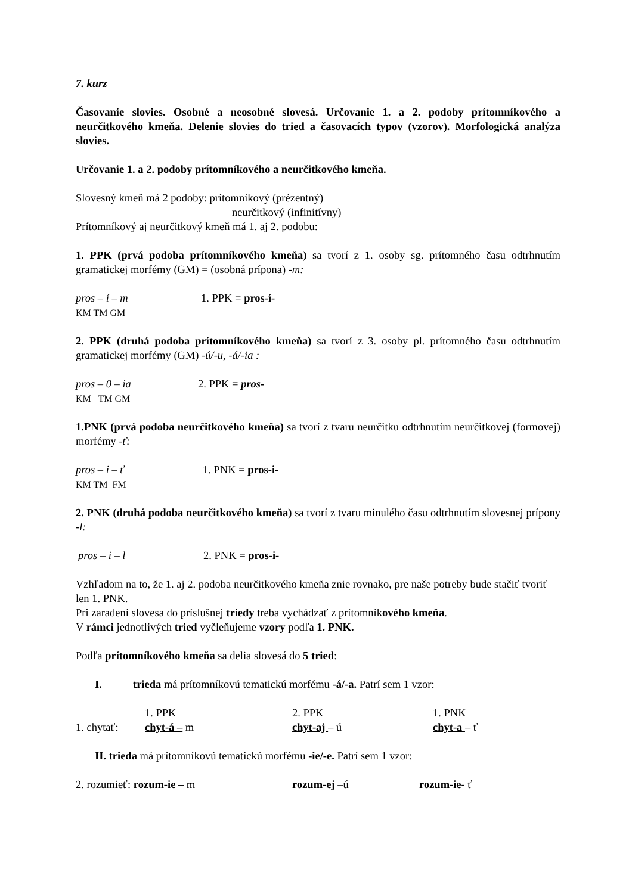7. kurz
Časovanie slovies. Osobné a neosobné slovesá. Určovanie 1. a 2. podoby prítomníkového a neurčitkového kmeňa. Delenie slovies do tried a časovacích typov (vzorov). Morfologická analýza slovies.
Určovanie 1. a 2. podoby prítomníkového a neurčitkového kmeňa.
Slovesný kmeň má 2 podoby: prítomníkový (prézentný)
neurčitkový (infinitívny)
Prítomníkový aj neurčitkový kmeň má 1. aj 2. podobu:
1. PPK (prvá podoba prítomníkového kmeňa) sa tvorí z 1. osoby sg. prítomného času odtrhnutím gramatickej morfémy (GM) = (osobná prípona) -m:
pros – í – m 1. PPK = pros-í-
KM TM GM
2. PPK (druhá podoba prítomníkového kmeňa) sa tvorí z 3. osoby pl. prítomného času odtrhnutím gramatickej morfémy (GM) -ú/-u, -á/-ia :
pros – 0 – ia 2. PPK = pros-
KM TM GM
1.PNK (prvá podoba neurčitkového kmeňa) sa tvorí z tvaru neurčitku odtrhnutím neurčitkovej (formovej) morfémy -ť:
pros – i – ť 1. PNK = pros-i-
KM TM FM
2. PNK (druhá podoba neurčitkového kmeňa) sa tvorí z tvaru minulého času odtrhnutím slovesnej prípony -l:
pros – i – l 2. PNK = pros-i-
Vzhľadom na to, že 1. aj 2. podoba neurčitkového kmeňa znie rovnako, pre naše potreby bude stačiť tvoriť len 1. PNK.
Pri zaradení slovesa do príslušnej triedy treba vychádzať z prítomníkového kmeňa.
V rámci jednotlivých tried vyčleňujeme vzory podľa 1. PNK.
Podľa prítomníkového kmeňa sa delia slovesá do 5 tried:
I. trieda má prítomníkovú tematickú morfému -á/-a. Patrí sem 1 vzor:
1. chytať: 1. PPK
chyt-á – m 2. PPK
chyt-aj – ú 1. PNK
chyt-a – ť
II. trieda má prítomníkovú tematickú morfému -ie/-e. Patrí sem 1 vzor:
2. rozumieť: rozum-ie – m rozum-ej –ú rozum-ie- ť